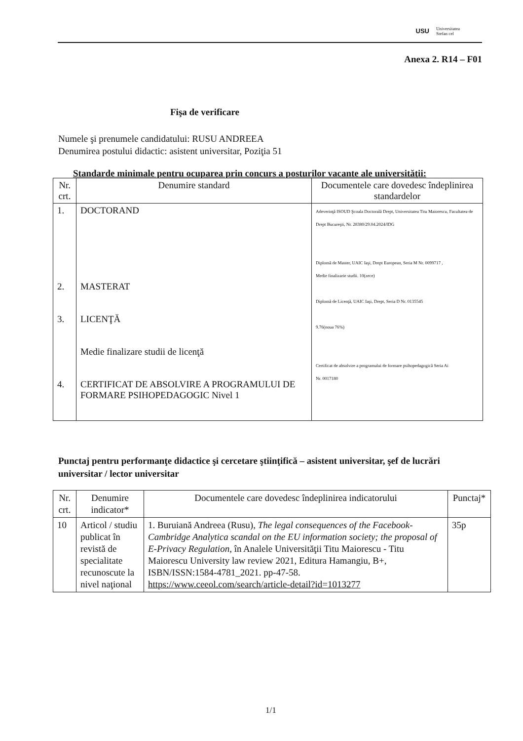USU Universitatea
Stefan cel
Anexa 2. R14 – F01
Fişa de verificare
Numele şi prenumele candidatului: RUSU ANDREEA
Denumirea postului didactic: asistent universitar, Poziţia 51
Standarde minimale pentru ocuparea prin concurs a posturilor vacante ale universităţii:
| Nr. crt. | Denumire standard | Documentele care dovedesc îndeplinirea standardelor |
| --- | --- | --- |
| 1. 2. 3. 4. | DOCTORAND MASTERAT LICENŢĂ Medie finalizare studii de licenţă CERTIFICAT DE ABSOLVIRE A PROGRAMULUI DE FORMARE PSIHOPEDAGOGIC Nivel 1 | Adeverinţă ISOUD Şcoala Doctorală Drept, Universitatea Titu Maiorescu, Facultatea de Drept Bucureşti, Nr. 28380/29.04.2024/IDG Diplomă de Master, UAIC Iaşi, Drept European, Seria M Nr. 0099717 , Medie finalizarie studii. 10(zece) Diplomă de Licenţă, UAIC Iaşi, Drept, Seria D Nr. 0135545 9.76(noua 76%) Certificat de absolvire a programului de formare psihopedagogică Seria Ai Nr. 0017180 |
Punctaj pentru performanţe didactice şi cercetare ştiinţifică – asistent universitar, şef de lucrări universitar / lector universitar
| Nr. crt. | Denumire indicator* | Documentele care dovedesc îndeplinirea indicatorului | Punctaj* |
| --- | --- | --- | --- |
| 10 | Articol / studiu publicat în revistă de specialitate recunoscute la nivel naţional | 1. Buruiană Andreea (Rusu), The legal consequences of the Facebook-Cambridge Analytica scandal on the EU information society; the proposal of E-Privacy Regulation , în Analele Universităţii Titu Maiorescu - Titu Maiorescu University law review 2021, Editura Hamangiu, B+, ISBN/ISSN:1584-4781_2021. pp-47-58. https://www.ceeol.com/search/article-detail?id=1013277 | 35p |
1/1